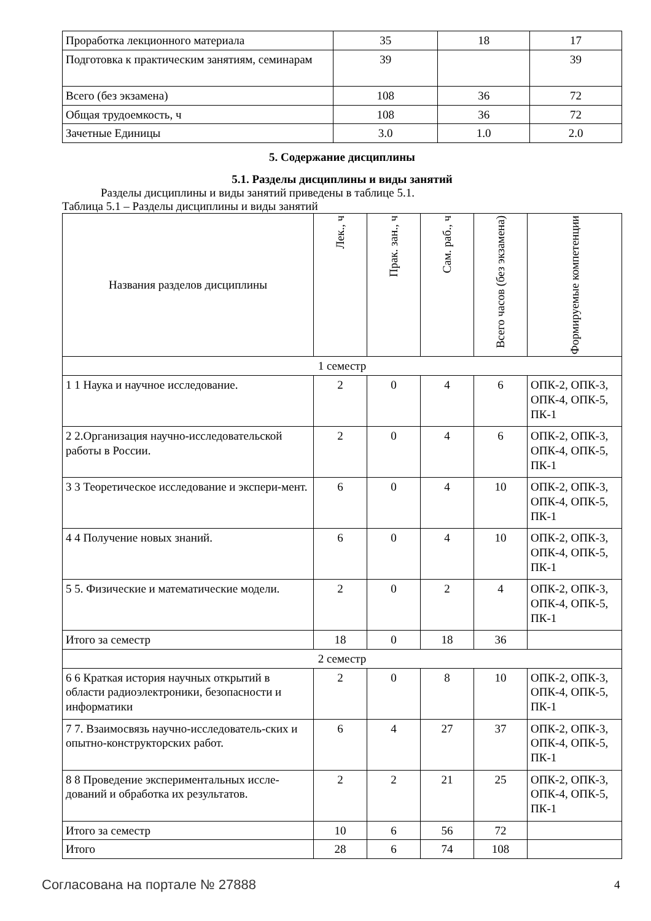| Проработка лекционного материала | 35 | 18 | 17 |
| Подготовка к практическим занятиям, семинарам | 39 | | 39 |
| Всего (без экзамена) | 108 | 36 | 72 |
| Общая трудоемкость, ч | 108 | 36 | 72 |
| Зачетные Единицы | 3.0 | 1.0 | 2.0 |
5. Содержание дисциплины
5.1. Разделы дисциплины и виды занятий
Разделы дисциплины и виды занятий приведены в таблице 5.1.
Таблица 5.1 – Разделы дисциплины и виды занятий
| Названия разделов дисциплины | Лек., ч | Прак. зан., ч | Сам. раб., ч | Всего часов (без экзамена) | Формируемые компетенции |
| --- | --- | --- | --- | --- | --- |
| 1 семестр | | | | | |
| 1 1 Наука и научное исследование. | 2 | 0 | 4 | 6 | ОПК-2, ОПК-3, ОПК-4, ОПК-5, ПК-1 |
| 2 2.Организация научно-исследовательской работы в России. | 2 | 0 | 4 | 6 | ОПК-2, ОПК-3, ОПК-4, ОПК-5, ПК-1 |
| 3 3 Теоретическое исследование и экспери-мент. | 6 | 0 | 4 | 10 | ОПК-2, ОПК-3, ОПК-4, ОПК-5, ПК-1 |
| 4 4 Получение новых знаний. | 6 | 0 | 4 | 10 | ОПК-2, ОПК-3, ОПК-4, ОПК-5, ПК-1 |
| 5 5. Физические и математические модели. | 2 | 0 | 2 | 4 | ОПК-2, ОПК-3, ОПК-4, ОПК-5, ПК-1 |
| Итого за семестр | 18 | 0 | 18 | 36 | |
| 2 семестр | | | | | |
| 6 6 Краткая история научных открытий в области радиоэлектроники, безопасности и информатики | 2 | 0 | 8 | 10 | ОПК-2, ОПК-3, ОПК-4, ОПК-5, ПК-1 |
| 7 7. Взаимосвязь научно-исследователь-ских и опытно-конструкторских работ. | 6 | 4 | 27 | 37 | ОПК-2, ОПК-3, ОПК-4, ОПК-5, ПК-1 |
| 8 8 Проведение экспериментальных иссле-дований и обработка их результатов. | 2 | 2 | 21 | 25 | ОПК-2, ОПК-3, ОПК-4, ОПК-5, ПК-1 |
| Итого за семестр | 10 | 6 | 56 | 72 | |
| Итого | 28 | 6 | 74 | 108 | |
Согласована на портале № 27888 4